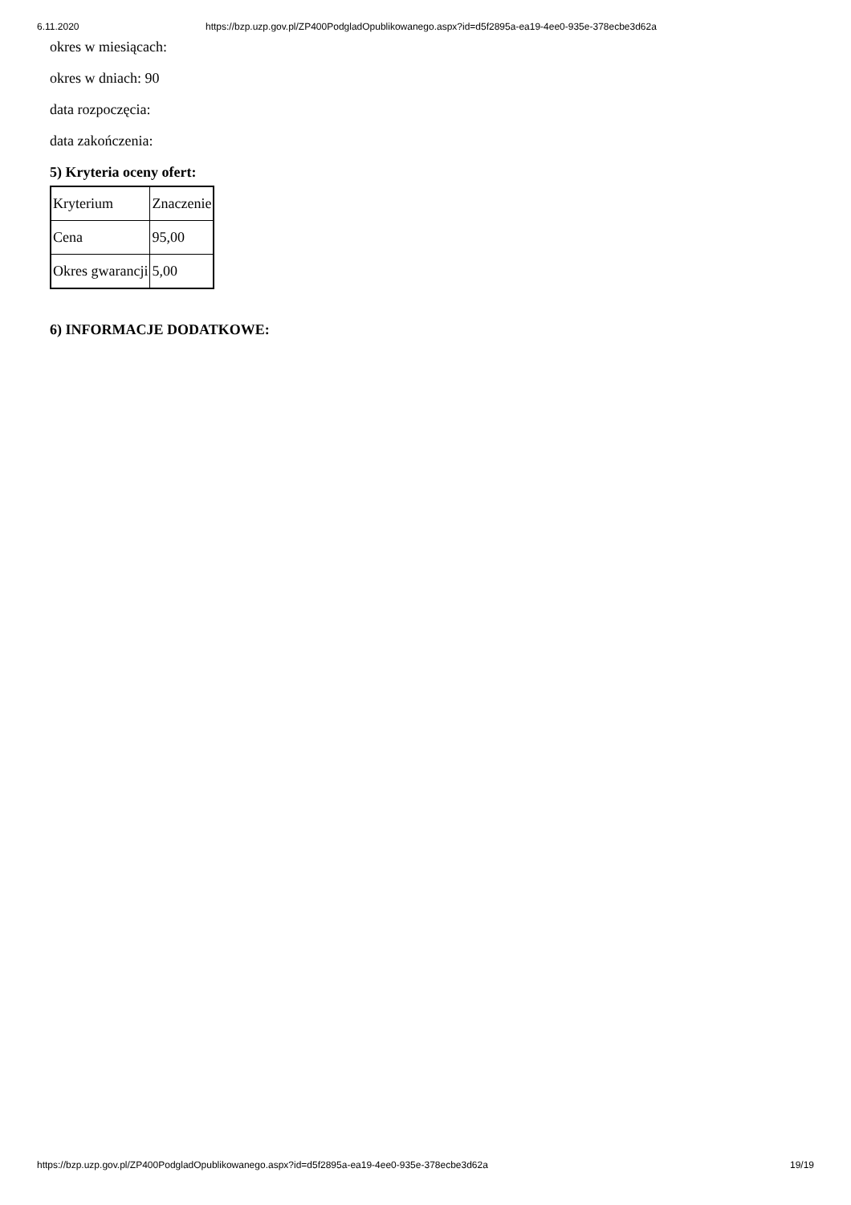6.11.2020 https://bzp.uzp.gov.pl/ZP400PodgladOpublikowanego.aspx?id=d5f2895a-ea19-4ee0-935e-378ecbe3d62a
okres w miesiącach:
okres w dniach: 90
data rozpoczęcia:
data zakończenia:
5) Kryteria oceny ofert:
| Kryterium | Znaczenie |
| Cena | 95,00 |
| Okres gwarancji | 5,00 |
6) INFORMACJE DODATKOWE:
https://bzp.uzp.gov.pl/ZP400PodgladOpublikowanego.aspx?id=d5f2895a-ea19-4ee0-935e-378ecbe3d62a 19/19